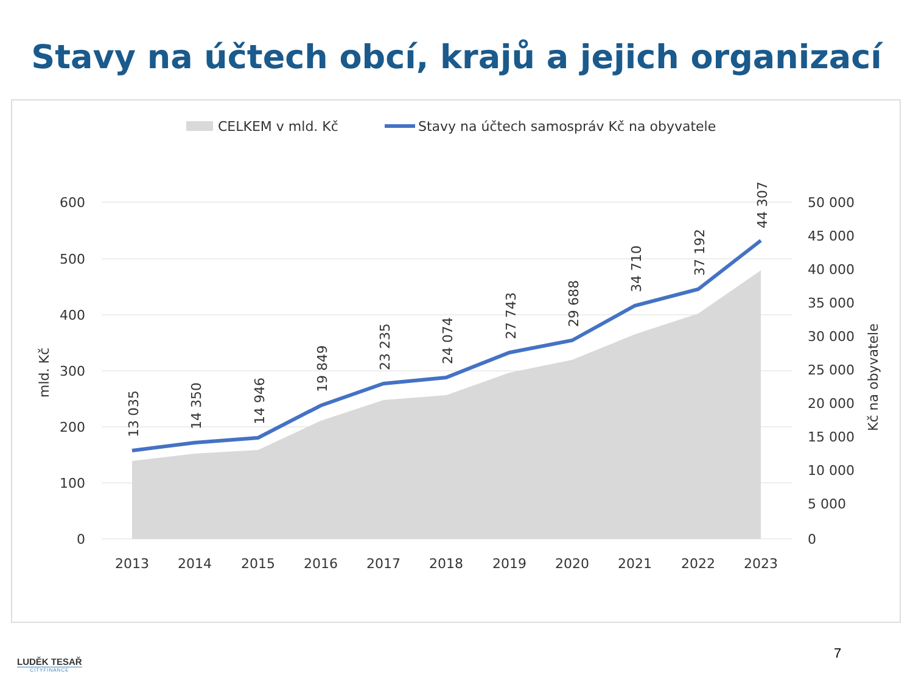Stavy na účtech obcí, krajů a jejich organizací
CELKEM v mld. Kč
Stavy na účtech samospráv Kč na obyvatele
600
500
400
300
200
100
0
50 000
45 000
40 000
35 000
30 000
25 000
20 000
15 000
10 000
5 000
0
mld. Kč
Kč na obyvatele
2013
2014
2015
2016
2017
2018
2019
2020
2021
2022
2023
13 035
14 350
14 946
19 849
23 235
24 074
27 743
29 688
34 710
37 192
44 307
7
LUDĚK TESAŘ
CITYFINANCE